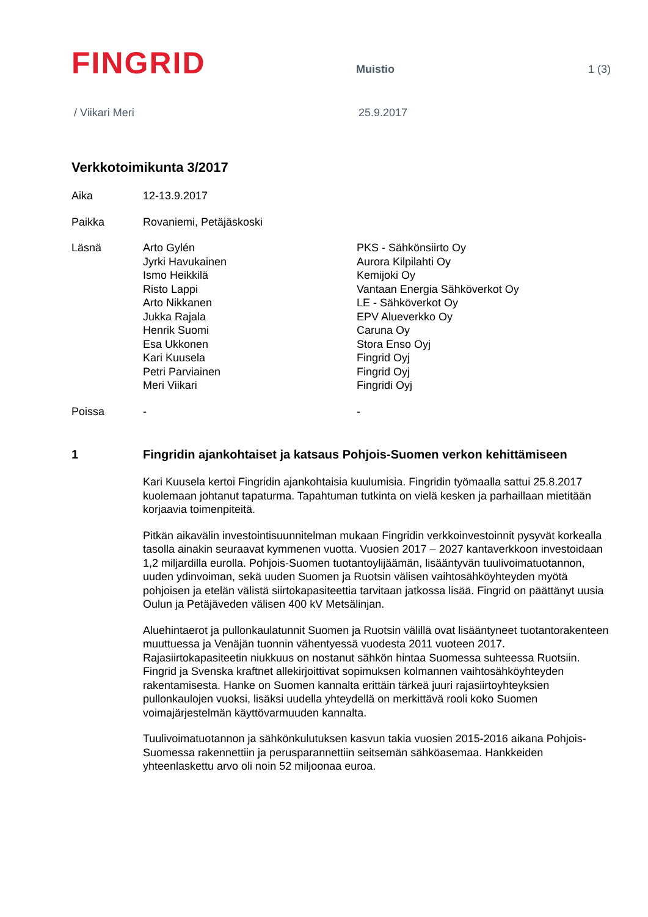FINGRID
Muistio
1 (3)
/ Viikari Meri 25.9.2017
Verkkotoimikunta 3/2017
Aika
12-13.9.2017
Paikka
Rovaniemi, Petäjäskoski
Läsnä
Arto Gylén
Jyrki Havukainen
Ismo Heikkilä
Risto Lappi
Arto Nikkanen
Jukka Rajala
Henrik Suomi
Esa Ukkonen
Kari Kuusela
Petri Parviainen
Meri Viikari
PKS - Sähkönsiirto Oy
Aurora Kilpilahti Oy
Kemijoki Oy
Vantaan Energia Sähköverkot Oy
LE - Sähköverkot Oy
EPV Alueverkko Oy
Caruna Oy
Stora Enso Oyj
Fingrid Oyj
Fingrid Oyj
Fingridi Oyj
Poissa
-
-
1 Fingridin ajankohtaiset ja katsaus Pohjois-Suomen verkon kehittämiseen
Kari Kuusela kertoi Fingridin ajankohtaisia kuulumisia. Fingridin työmaalla sattui 25.8.2017 kuolemaan johtanut tapaturma. Tapahtuman tutkinta on vielä kesken ja parhaillaan mietitään korjaavia toimenpiteitä.
Pitkän aikavälin investointisuunnitelman mukaan Fingridin verkkoinvestoinnit pysyvät korkealla tasolla ainakin seuraavat kymmenen vuotta. Vuosien 2017 – 2027 kantaverkkoon investoidaan 1,2 miljardilla eurolla. Pohjois-Suomen tuotantoylijäämän, lisääntyvän tuulivoimatuotannon, uuden ydinvoiman, sekä uuden Suomen ja Ruotsin välisen vaihtosähköyhteyden myötä pohjoisen ja etelän välistä siirtokapasiteettia tarvitaan jatkossa lisää. Fingrid on päättänyt uusia Oulun ja Petäjäveden välisen 400 kV Metsälinjan.
Aluehintaerot ja pullonkaulatunnit Suomen ja Ruotsin välillä ovat lisääntyneet tuotantorakenteen muuttuessa ja Venäjän tuonnin vähentyessä vuodesta 2011 vuoteen 2017. Rajasiirtokapasiteetin niukkuus on nostanut sähkön hintaa Suomessa suhteessa Ruotsiin. Fingrid ja Svenska kraftnet allekirjoittivat sopimuksen kolmannen vaihtosähköyhteyden rakentamisesta. Hanke on Suomen kannalta erittäin tärkeä juuri rajasiirtoyhteyksien pullonkaulojen vuoksi, lisäksi uudella yhteydellä on merkittävä rooli koko Suomen voimajärjestelmän käyttövarmuuden kannalta.
Tuulivoimatuotannon ja sähkönkulutuksen kasvun takia vuosien 2015-2016 aikana Pohjois-Suomessa rakennettiin ja perusparannettiin seitsemän sähköasemaa. Hankkeiden yhteenlaskettu arvo oli noin 52 miljoonaa euroa.